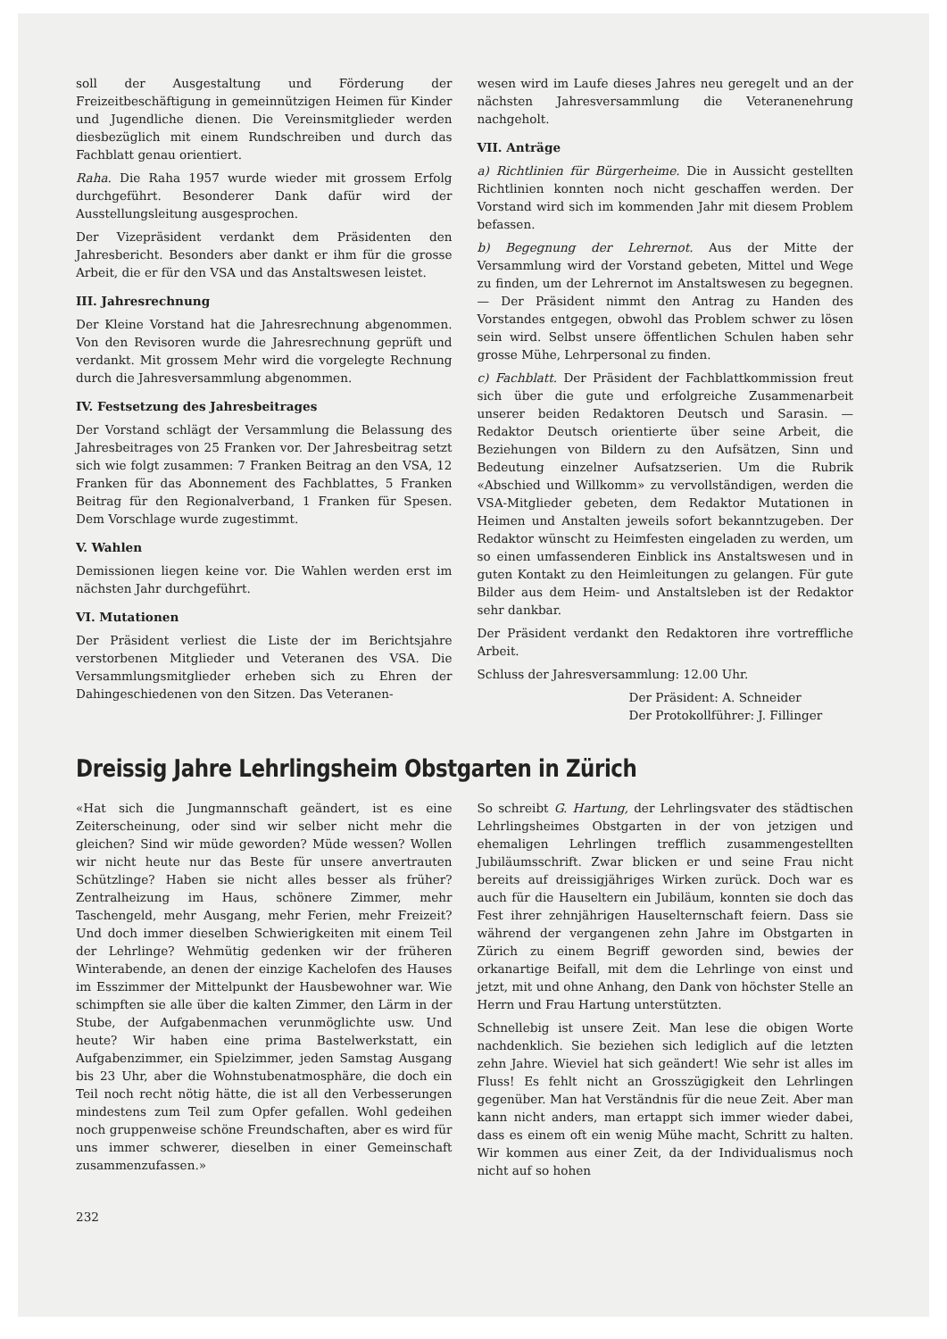soll der Ausgestaltung und Förderung der Freizeitbeschäftigung in gemeinnützigen Heimen für Kinder und Jugendliche dienen. Die Vereinsmitglieder werden diesbezüglich mit einem Rundschreiben und durch das Fachblatt genau orientiert.
Raha. Die Raha 1957 wurde wieder mit grossem Erfolg durchgeführt. Besonderer Dank dafür wird der Ausstellungsleitung ausgesprochen.
Der Vizepräsident verdankt dem Präsidenten den Jahresbericht. Besonders aber dankt er ihm für die grosse Arbeit, die er für den VSA und das Anstaltswesen leistet.
III. Jahresrechnung
Der Kleine Vorstand hat die Jahresrechnung abgenommen. Von den Revisoren wurde die Jahresrechnung geprüft und verdankt. Mit grossem Mehr wird die vorgelegte Rechnung durch die Jahresversammlung abgenommen.
IV. Festsetzung des Jahresbeitrages
Der Vorstand schlägt der Versammlung die Belassung des Jahresbeitrages von 25 Franken vor. Der Jahresbeitrag setzt sich wie folgt zusammen: 7 Franken Beitrag an den VSA, 12 Franken für das Abonnement des Fachblattes, 5 Franken Beitrag für den Regionalverband, 1 Franken für Spesen. Dem Vorschlage wurde zugestimmt.
V. Wahlen
Demissionen liegen keine vor. Die Wahlen werden erst im nächsten Jahr durchgeführt.
VI. Mutationen
Der Präsident verliest die Liste der im Berichtsjahre verstorbenen Mitglieder und Veteranen des VSA. Die Versammlungsmitglieder erheben sich zu Ehren der Dahingeschiedenen von den Sitzen. Das Veteranen-
wesen wird im Laufe dieses Jahres neu geregelt und an der nächsten Jahresversammlung die Veteranenehrung nachgeholt.
VII. Anträge
a) Richtlinien für Bürgerheime. Die in Aussicht gestellten Richtlinien konnten noch nicht geschaffen werden. Der Vorstand wird sich im kommenden Jahr mit diesem Problem befassen.
b) Begegnung der Lehrernot. Aus der Mitte der Versammlung wird der Vorstand gebeten, Mittel und Wege zu finden, um der Lehrernot im Anstaltswesen zu begegnen. — Der Präsident nimmt den Antrag zu Handen des Vorstandes entgegen, obwohl das Problem schwer zu lösen sein wird. Selbst unsere öffentlichen Schulen haben sehr grosse Mühe, Lehrpersonal zu finden.
c) Fachblatt. Der Präsident der Fachblattkommission freut sich über die gute und erfolgreiche Zusammenarbeit unserer beiden Redaktoren Deutsch und Sarasin. — Redaktor Deutsch orientierte über seine Arbeit, die Beziehungen von Bildern zu den Aufsätzen, Sinn und Bedeutung einzelner Aufsatzserien. Um die Rubrik «Abschied und Willkomm» zu vervollständigen, werden die VSA-Mitglieder gebeten, dem Redaktor Mutationen in Heimen und Anstalten jeweils sofort bekanntzugeben. Der Redaktor wünscht zu Heimfesten eingeladen zu werden, um so einen umfassenderen Einblick ins Anstaltswesen und in guten Kontakt zu den Heimleitungen zu gelangen. Für gute Bilder aus dem Heim- und Anstaltsleben ist der Redaktor sehr dankbar.
Der Präsident verdankt den Redaktoren ihre vortreffliche Arbeit.
Schluss der Jahresversammlung: 12.00 Uhr.
Der Präsident: A. Schneider
Der Protokollführer: J. Fillinger
Dreissig Jahre Lehrlingsheim Obstgarten in Zürich
«Hat sich die Jungmannschaft geändert, ist es eine Zeiterscheinung, oder sind wir selber nicht mehr die gleichen? Sind wir müde geworden? Müde wessen? Wollen wir nicht heute nur das Beste für unsere anvertrauten Schützlinge? Haben sie nicht alles besser als früher? Zentralheizung im Haus, schönere Zimmer, mehr Taschengeld, mehr Ausgang, mehr Ferien, mehr Freizeit? Und doch immer dieselben Schwierigkeiten mit einem Teil der Lehrlinge? Wehmütig gedenken wir der früheren Winterabende, an denen der einzige Kachelofen des Hauses im Esszimmer der Mittelpunkt der Hausbewohner war. Wie schimpften sie alle über die kalten Zimmer, den Lärm in der Stube, der Aufgabenmachen verunmöglichte usw. Und heute? Wir haben eine prima Bastelwerkstatt, ein Aufgabenzimmer, ein Spielzimmer, jeden Samstag Ausgang bis 23 Uhr, aber die Wohnstubenatmosphäre, die doch ein Teil noch recht nötig hätte, die ist all den Verbesserungen mindestens zum Teil zum Opfer gefallen. Wohl gedeihen noch gruppenweise schöne Freundschaften, aber es wird für uns immer schwerer, dieselben in einer Gemeinschaft zusammenzufassen.»
So schreibt G. Hartung, der Lehrlingsvater des städtischen Lehrlingsheimes Obstgarten in der von jetzigen und ehemaligen Lehrlingen trefflich zusammengestellten Jubiläumsschrift. Zwar blicken er und seine Frau nicht bereits auf dreissigjähriges Wirken zurück. Doch war es auch für die Hauseltern ein Jubiläum, konnten sie doch das Fest ihrer zehnjährigen Hauselternschaft feiern. Dass sie während der vergangenen zehn Jahre im Obstgarten in Zürich zu einem Begriff geworden sind, bewies der orkanartige Beifall, mit dem die Lehrlinge von einst und jetzt, mit und ohne Anhang, den Dank von höchster Stelle an Herrn und Frau Hartung unterstützten.
Schnellebig ist unsere Zeit. Man lese die obigen Worte nachdenklich. Sie beziehen sich lediglich auf die letzten zehn Jahre. Wieviel hat sich geändert! Wie sehr ist alles im Fluss! Es fehlt nicht an Grosszügigkeit den Lehrlingen gegenüber. Man hat Verständnis für die neue Zeit. Aber man kann nicht anders, man ertappt sich immer wieder dabei, dass es einem oft ein wenig Mühe macht, Schritt zu halten. Wir kommen aus einer Zeit, da der Individualismus noch nicht auf so hohen
232